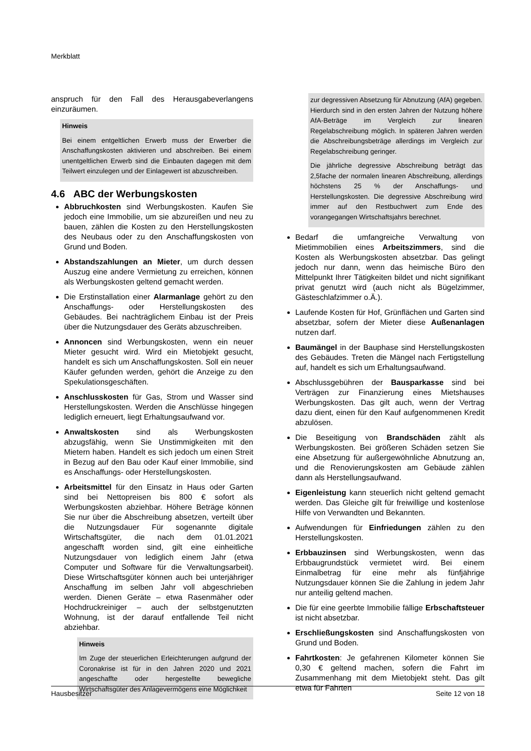Merkblatt
anspruch für den Fall des Herausgabeverlangens einzuräumen.
Hinweis
Bei einem entgeltlichen Erwerb muss der Erwerber die Anschaffungskosten aktivieren und abschreiben. Bei einem unentgeltlichen Erwerb sind die Einbauten dagegen mit dem Teilwert einzulegen und der Einlagewert ist abzuschreiben.
4.6 ABC der Werbungskosten
Abbruchkosten sind Werbungskosten. Kaufen Sie jedoch eine Immobilie, um sie abzureißen und neu zu bauen, zählen die Kosten zu den Herstellungskosten des Neubaus oder zu den Anschaffungskosten von Grund und Boden.
Abstandszahlungen an Mieter, um durch dessen Auszug eine andere Vermietung zu erreichen, können als Werbungskosten geltend gemacht werden.
Die Erstinstallation einer Alarmanlage gehört zu den Anschaffungs- oder Herstellungskosten des Gebäudes. Bei nachträglichem Einbau ist der Preis über die Nutzungsdauer des Geräts abzuschreiben.
Annoncen sind Werbungskosten, wenn ein neuer Mieter gesucht wird. Wird ein Mietobjekt gesucht, handelt es sich um Anschaffungskosten. Soll ein neuer Käufer gefunden werden, gehört die Anzeige zu den Spekulationsgeschäften.
Anschlusskosten für Gas, Strom und Wasser sind Herstellungskosten. Werden die Anschlüsse hingegen lediglich erneuert, liegt Erhaltungsaufwand vor.
Anwaltskosten sind als Werbungskosten abzugsfähig, wenn Sie Unstimmigkeiten mit den Mietern haben. Handelt es sich jedoch um einen Streit in Bezug auf den Bau oder Kauf einer Immobilie, sind es Anschaffungs- oder Herstellungskosten.
Arbeitsmittel für den Einsatz in Haus oder Garten sind bei Nettopreisen bis 800 € sofort als Werbungskosten abziehbar. Höhere Beträge können Sie nur über die Abschreibung absetzen, verteilt über die Nutzungsdauer Für sogenannte digitale Wirtschaftsgüter, die nach dem 01.01.2021 angeschafft worden sind, gilt eine einheitliche Nutzungsdauer von lediglich einem Jahr (etwa Computer und Software für die Verwaltungsarbeit). Diese Wirtschaftsgüter können auch bei unterjähriger Anschaffung im selben Jahr voll abgeschrieben werden. Dienen Geräte – etwa Rasenmäher oder Hochdruckreiniger – auch der selbstgenutzten Wohnung, ist der darauf entfallende Teil nicht abziehbar.
Hinweis
Im Zuge der steuerlichen Erleichterungen aufgrund der Coronakrise ist für in den Jahren 2020 und 2021 angeschaffte oder hergestellte bewegliche Wirtschaftsgüter des Anlagevermögens eine Möglichkeit
zur degressiven Absetzung für Abnutzung (AfA) gegeben. Hierdurch sind in den ersten Jahren der Nutzung höhere AfA-Beträge im Vergleich zur linearen Regelabschreibung möglich. In späteren Jahren werden die Abschreibungsbeträge allerdings im Vergleich zur Regelabschreibung geringer.
Die jährliche degressive Abschreibung beträgt das 2,5fache der normalen linearen Abschreibung, allerdings höchstens 25 % der Anschaffungs- und Herstellungskosten. Die degressive Abschreibung wird immer auf den Restbuchwert zum Ende des vorangegangen Wirtschaftsjahrs berechnet.
Bedarf die umfangreiche Verwaltung von Mietimmobilien eines Arbeitszimmers, sind die Kosten als Werbungskosten absetzbar. Das gelingt jedoch nur dann, wenn das heimische Büro den Mittelpunkt Ihrer Tätigkeiten bildet und nicht signifikant privat genutzt wird (auch nicht als Bügelzimmer, Gästeschlafzimmer o.Ä.).
Laufende Kosten für Hof, Grünflächen und Garten sind absetzbar, sofern der Mieter diese Außenanlagen nutzen darf.
Baumängel in der Bauphase sind Herstellungskosten des Gebäudes. Treten die Mängel nach Fertigstellung auf, handelt es sich um Erhaltungsaufwand.
Abschlussgebühren der Bausparkasse sind bei Verträgen zur Finanzierung eines Mietshauses Werbungskosten. Das gilt auch, wenn der Vertrag dazu dient, einen für den Kauf aufgenommenen Kredit abzulösen.
Die Beseitigung von Brandschäden zählt als Werbungskosten. Bei größeren Schäden setzen Sie eine Absetzung für außergewöhnliche Abnutzung an, und die Renovierungskosten am Gebäude zählen dann als Herstellungsaufwand.
Eigenleistung kann steuerlich nicht geltend gemacht werden. Das Gleiche gilt für freiwillige und kostenlose Hilfe von Verwandten und Bekannten.
Aufwendungen für Einfriedungen zählen zu den Herstellungskosten.
Erbbauzinsen sind Werbungskosten, wenn das Erbbaugrundstück vermietet wird. Bei einem Einmalbetrag für eine mehr als fünfjährige Nutzungsdauer können Sie die Zahlung in jedem Jahr nur anteilig geltend machen.
Die für eine geerbte Immobilie fällige Erbschaftsteuer ist nicht absetzbar.
Erschließungskosten sind Anschaffungskosten von Grund und Boden.
Fahrtkosten: Je gefahrenen Kilometer können Sie 0,30 € geltend machen, sofern die Fahrt im Zusammenhang mit dem Mietobjekt steht. Das gilt etwa für Fahrten
Hausbesitzer Seite 12 von 18